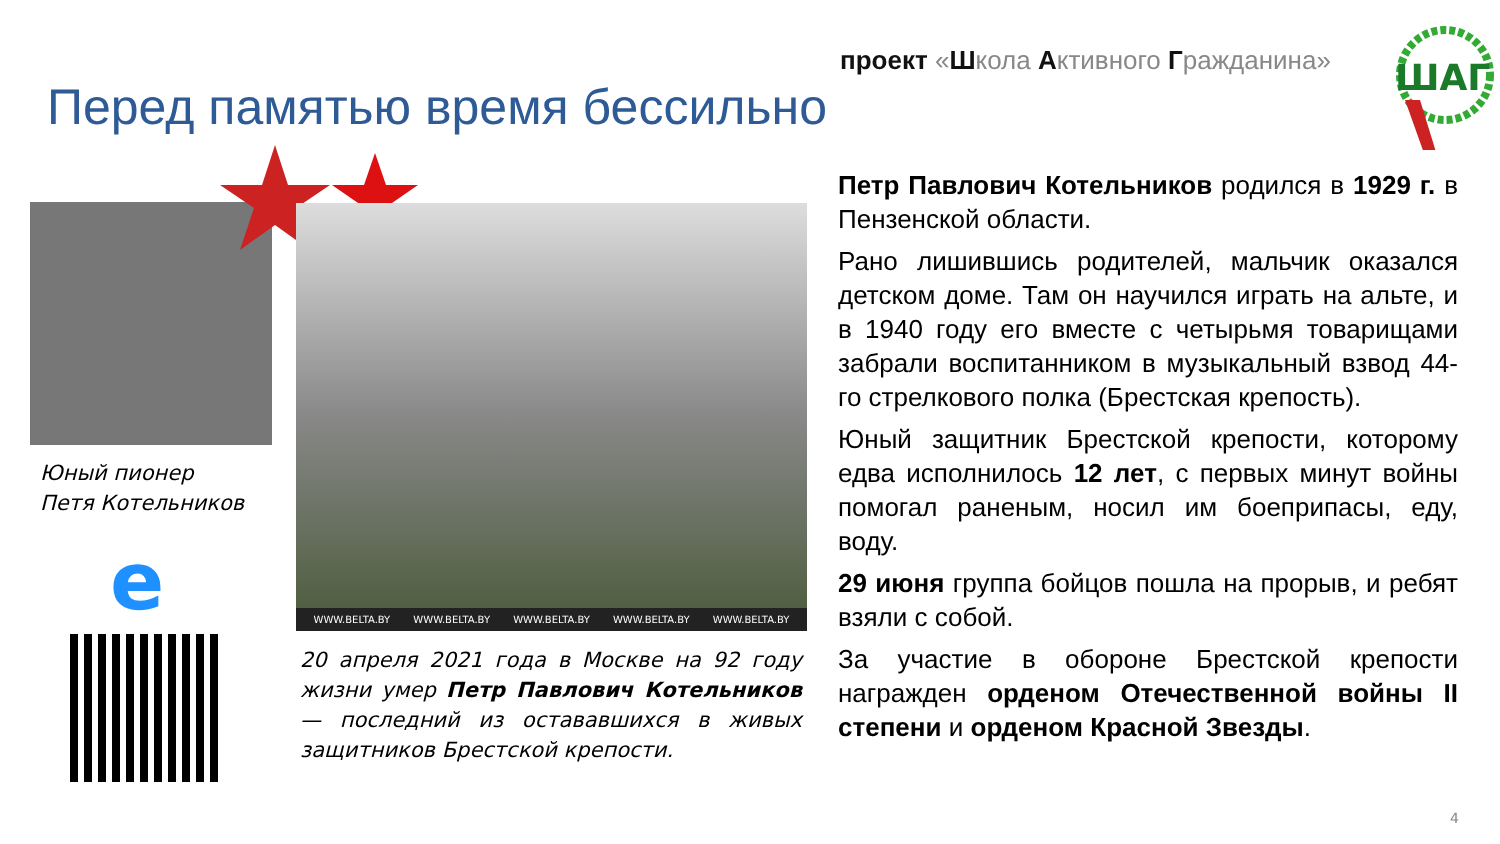проект «Школа Активного Гражданина»
ШАГ
Перед памятью время бессильно
Юный пионер
Петя Котельников
e
WWW.BELTA.BY WWW.BELTA.BY WWW.BELTA.BY WWW.BELTA.BY WWW.BELTA.BY
20 апреля 2021 года в Москве на 92 году жизни умер Петр Павлович Котельников — последний из остававшихся в живых защитников Брестской крепости.
Петр Павлович Котельников родился в 1929 г. в Пензенской области.
Рано лишившись родителей, мальчик оказался детском доме. Там он научился играть на альте, и в 1940 году его вместе с четырьмя товарищами забрали воспитанником в музыкальный взвод 44-го стрелкового полка (Брестская крепость).
Юный защитник Брестской крепости, которому едва исполнилось 12 лет, с первых минут войны помогал раненым, носил им боеприпасы, еду, воду.
29 июня группа бойцов пошла на прорыв, и ребят взяли с собой.
За участие в обороне Брестской крепости награжден орденом Отечественной войны II степени и орденом Красной Звезды.
4